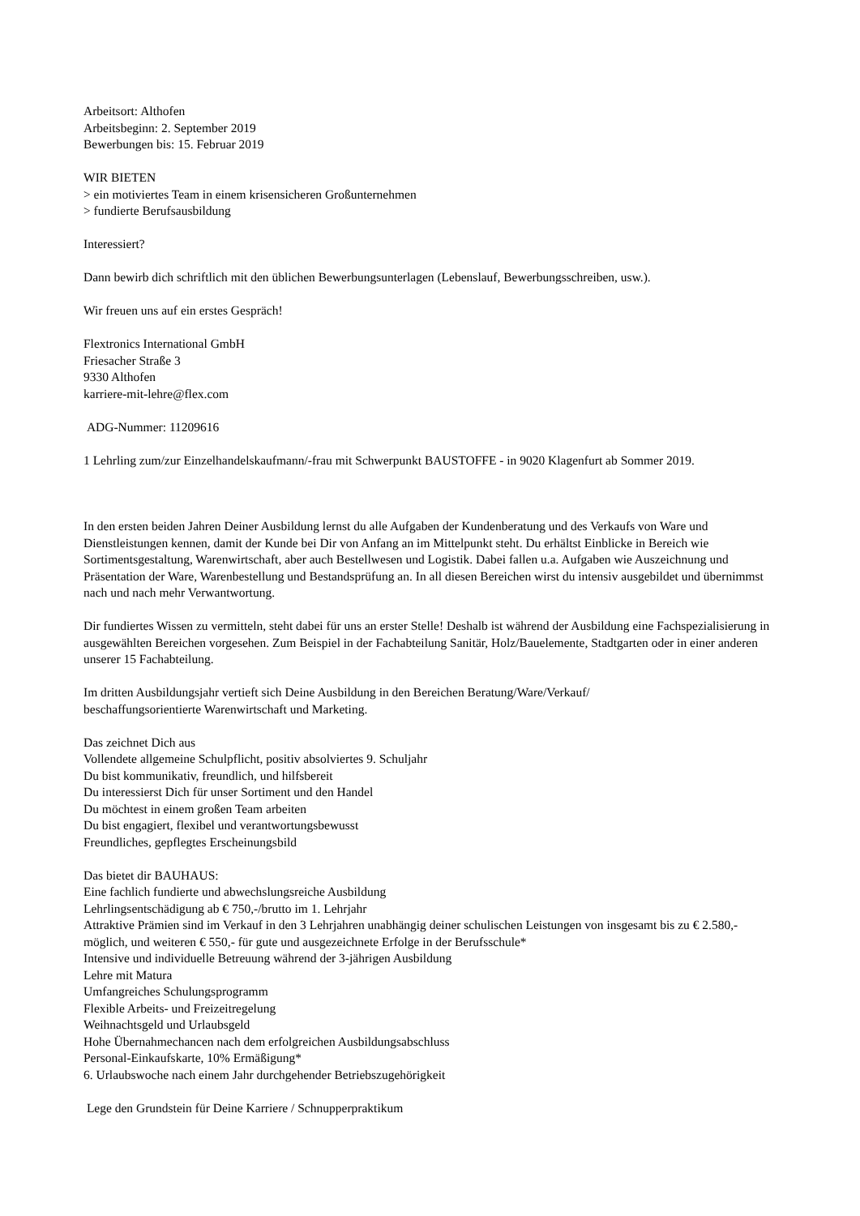Arbeitsort: Althofen
Arbeitsbeginn: 2. September 2019
Bewerbungen bis: 15. Februar 2019
WIR BIETEN
> ein motiviertes Team in einem krisensicheren Großunternehmen
> fundierte Berufsausbildung
Interessiert?
Dann bewirb dich schriftlich mit den üblichen Bewerbungsunterlagen (Lebenslauf, Bewerbungsschreiben, usw.).
Wir freuen uns auf ein erstes Gespräch!
Flextronics International GmbH
Friesacher Straße 3
9330 Althofen
karriere-mit-lehre@flex.com
ADG-Nummer: 11209616
1 Lehrling zum/zur Einzelhandelskaufmann/-frau mit Schwerpunkt BAUSTOFFE - in 9020 Klagenfurt ab Sommer 2019.
In den ersten beiden Jahren Deiner Ausbildung lernst du alle Aufgaben der Kundenberatung und des Verkaufs von Ware und Dienstleistungen kennen, damit der Kunde bei Dir von Anfang an im Mittelpunkt steht. Du erhältst Einblicke in Bereich wie Sortimentsgestaltung, Warenwirtschaft, aber auch Bestellwesen und Logistik. Dabei fallen u.a. Aufgaben wie Auszeichnung und Präsentation der Ware, Warenbestellung und Bestandsprüfung an. In all diesen Bereichen wirst du intensiv ausgebildet und übernimmst nach und nach mehr Verwantwortung.
Dir fundiertes Wissen zu vermitteln, steht dabei für uns an erster Stelle! Deshalb ist während der Ausbildung eine Fachspezialisierung in ausgewählten Bereichen vorgesehen. Zum Beispiel in der Fachabteilung Sanitär, Holz/Bauelemente, Stadtgarten oder in einer anderen unserer 15 Fachabteilung.
Im dritten Ausbildungsjahr vertieft sich Deine Ausbildung in den Bereichen Beratung/Ware/Verkauf/
beschaffungsorientierte Warenwirtschaft und Marketing.
Das zeichnet Dich aus
Vollendete allgemeine Schulpflicht, positiv absolviertes 9. Schuljahr
Du bist kommunikativ, freundlich, und hilfsbereit
Du interessierst Dich für unser Sortiment und den Handel
Du möchtest in einem großen Team arbeiten
Du bist engagiert, flexibel und verantwortungsbewusst
Freundliches, gepflegtes Erscheinungsbild
Das bietet dir BAUHAUS:
Eine fachlich fundierte und abwechslungsreiche Ausbildung
Lehrlingsentschädigung ab € 750,-/brutto im 1. Lehrjahr
Attraktive Prämien sind im Verkauf in den 3 Lehrjahren unabhängig deiner schulischen Leistungen von insgesamt bis zu € 2.580,- möglich, und weiteren € 550,- für gute und ausgezeichnete Erfolge in der Berufsschule*
Intensive und individuelle Betreuung während der 3-jährigen Ausbildung
Lehre mit Matura
Umfangreiches Schulungsprogramm
Flexible Arbeits- und Freizeitregelung
Weihnachtsgeld und Urlaubsgeld
Hohe Übernahmechancen nach dem erfolgreichen Ausbildungsabschluss
Personal-Einkaufskarte, 10% Ermäßigung*
6. Urlaubswoche nach einem Jahr durchgehender Betriebszugehörigkeit
Lege den Grundstein für Deine Karriere / Schnupperpraktikum